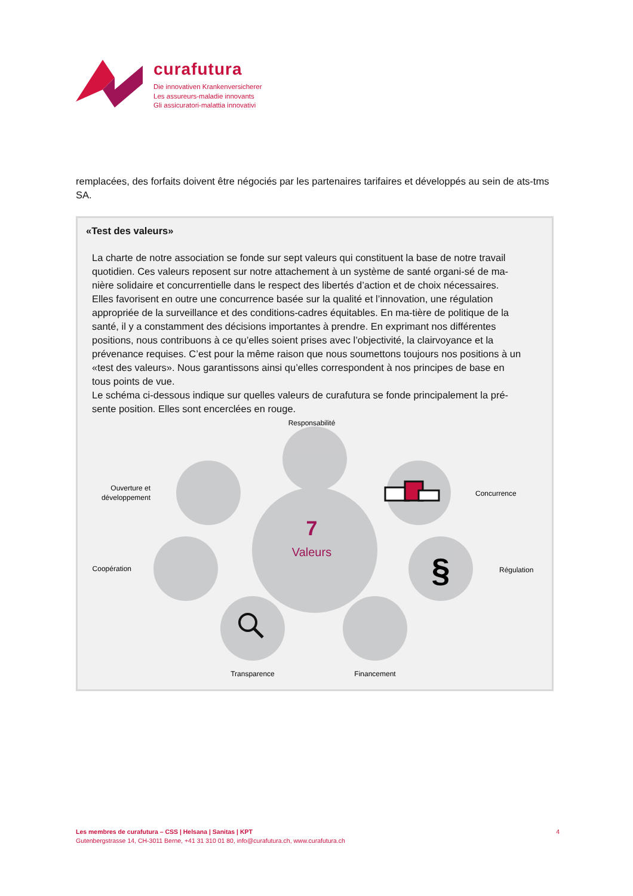curafutura
Die innovativen Krankenversicherer
Les assureurs-maladie innovants
Gli assicuratori-malattia innovativi
remplacées, des forfaits doivent être négociés par les partenaires tarifaires et développés au sein de ats-tms SA.
«Test des valeurs»
La charte de notre association se fonde sur sept valeurs qui constituent la base de notre travail quotidien. Ces valeurs reposent sur notre attachement à un système de santé organi-sé de ma-nière solidaire et concurrentielle dans le respect des libertés d’action et de choix nécessaires. Elles favorisent en outre une concurrence basée sur la qualité et l’innovation, une régulation appropriée de la surveillance et des conditions-cadres équitables. En ma-tière de politique de la santé, il y a constamment des décisions importantes à prendre. En exprimant nos différentes positions, nous contribuons à ce qu’elles soient prises avec l’objectivité, la clairvoyance et la prévenance requises. C’est pour la même raison que nous soumettons toujours nos positions à un «test des valeurs». Nous garantissons ainsi qu’elles correspondent à nos principes de base en tous points de vue.
Le schéma ci-dessous indique sur quelles valeurs de curafutura se fonde principalement la pré-sente position. Elles sont encerclées en rouge.
7
Valeurs
Responsabilité
Concurrence
Régulation
Transparence
Financement
Coopération
Ouverture et
développement
§
Les membres de curafutura – CSS | Helsana | Sanitas | KPT
Gutenbergstrasse 14, CH-3011 Berne, +41 31 310 01 80, info@curafutura.ch, www.curafutura.ch
4